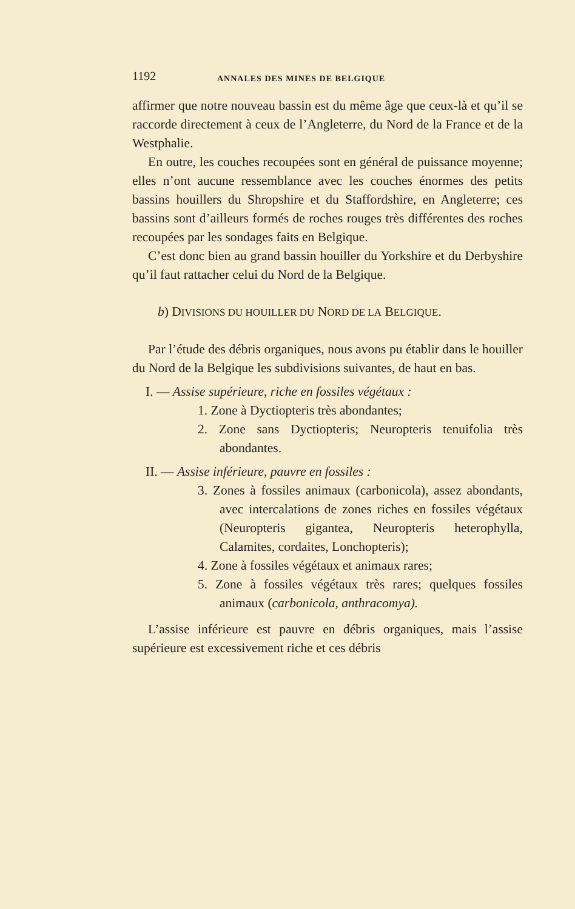1192 ANNALES DES MINES DE BELGIQUE
affirmer que notre nouveau bassin est du même âge que ceux-là et qu’il se raccorde directement à ceux de l’Angleterre, du Nord de la France et de la Westphalie.
En outre, les couches recoupées sont en général de puissance moyenne; elles n’ont aucune ressemblance avec les couches énormes des petits bassins houillers du Shropshire et du Staffordshire, en Angleterre; ces bassins sont d’ailleurs formés de roches rouges très différentes des roches recoupées par les sondages faits en Belgique.
C’est donc bien au grand bassin houiller du Yorkshire et du Derbyshire qu’il faut rattacher celui du Nord de la Belgique.
b) DIVISIONS DU HOUILLER DU NORD DE LA BELGIQUE.
Par l’étude des débris organiques, nous avons pu établir dans le houiller du Nord de la Belgique les subdivisions suivantes, de haut en bas.
I. — Assise supérieure, riche en fossiles végétaux :
1. Zone à Dyctiopteris très abondantes;
2. Zone sans Dyctiopteris; Neuropteris tenuifolia très abondantes.
II. — Assise inférieure, pauvre en fossiles :
3. Zones à fossiles animaux (carbonicola), assez abondants, avec intercalations de zones riches en fossiles végétaux (Neuropteris gigantea, Neuropteris heterophylla, Calamites, cordaites, Lonchopteris);
4. Zone à fossiles végétaux et animaux rares;
5. Zone à fossiles végétaux très rares; quelques fossiles animaux (carbonicola, anthracomya).
L’assise inférieure est pauvre en débris organiques, mais l’assise supérieure est excessivement riche et ces débris